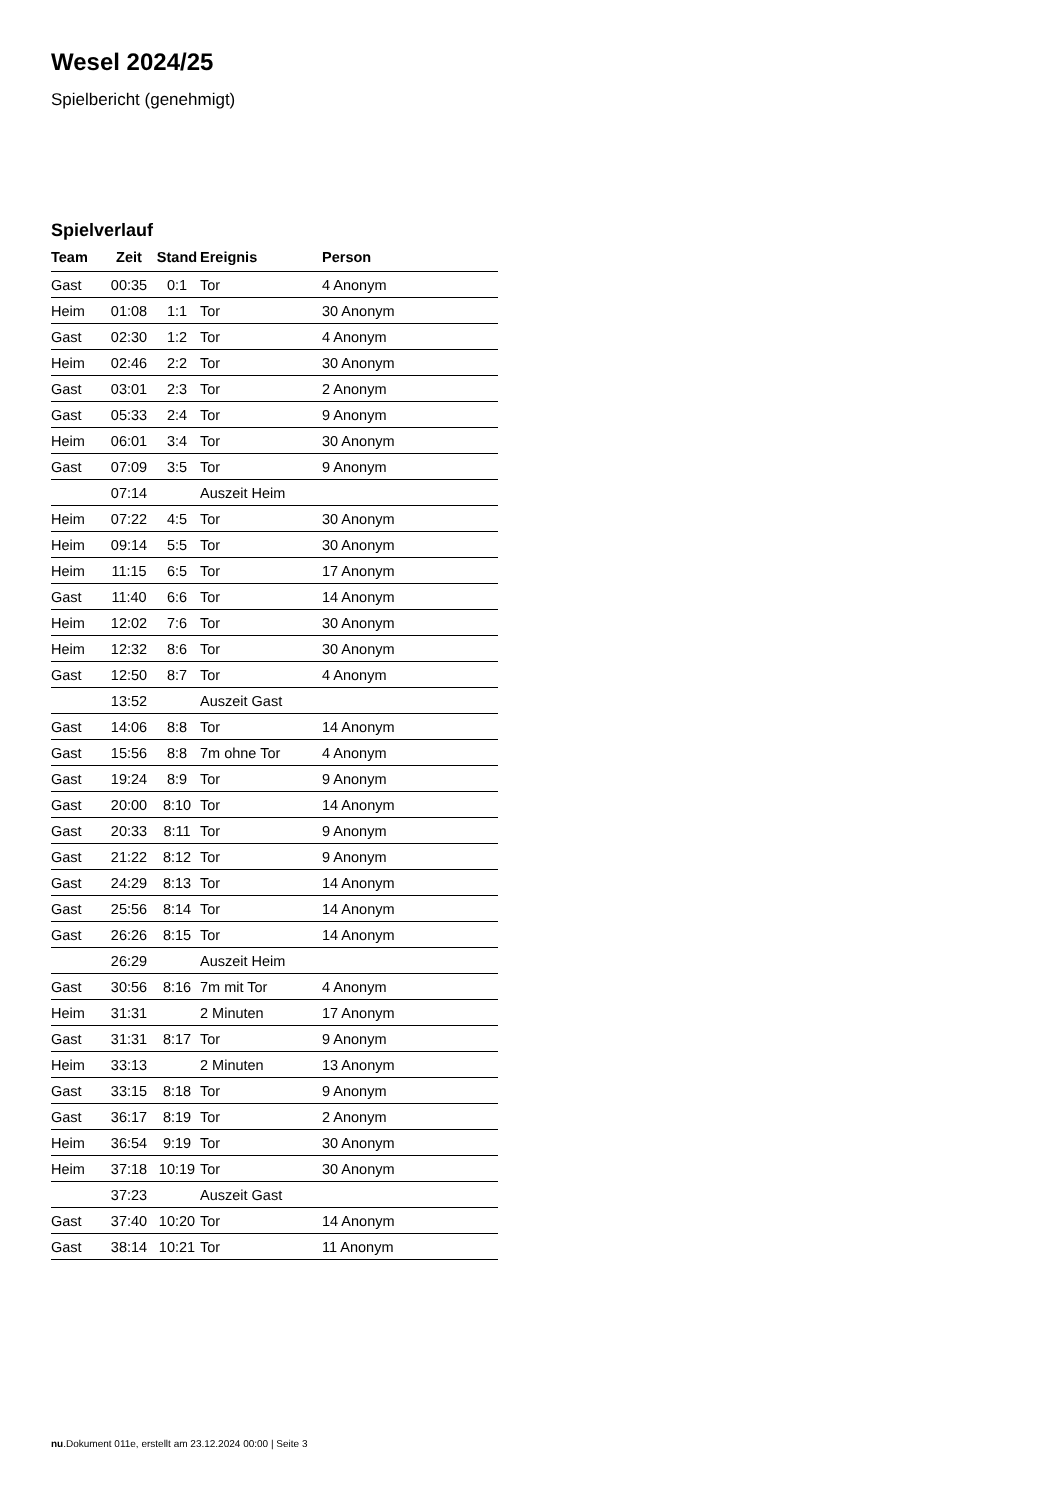Wesel 2024/25
Spielbericht (genehmigt)
Spielverlauf
| Team | Zeit | Stand | Ereignis | Person |
| --- | --- | --- | --- | --- |
| Gast | 00:35 | 0:1 | Tor | 4 Anonym |
| Heim | 01:08 | 1:1 | Tor | 30 Anonym |
| Gast | 02:30 | 1:2 | Tor | 4 Anonym |
| Heim | 02:46 | 2:2 | Tor | 30 Anonym |
| Gast | 03:01 | 2:3 | Tor | 2 Anonym |
| Gast | 05:33 | 2:4 | Tor | 9 Anonym |
| Heim | 06:01 | 3:4 | Tor | 30 Anonym |
| Gast | 07:09 | 3:5 | Tor | 9 Anonym |
| | 07:14 | | Auszeit Heim | |
| Heim | 07:22 | 4:5 | Tor | 30 Anonym |
| Heim | 09:14 | 5:5 | Tor | 30 Anonym |
| Heim | 11:15 | 6:5 | Tor | 17 Anonym |
| Gast | 11:40 | 6:6 | Tor | 14 Anonym |
| Heim | 12:02 | 7:6 | Tor | 30 Anonym |
| Heim | 12:32 | 8:6 | Tor | 30 Anonym |
| Gast | 12:50 | 8:7 | Tor | 4 Anonym |
| | 13:52 | | Auszeit Gast | |
| Gast | 14:06 | 8:8 | Tor | 14 Anonym |
| Gast | 15:56 | 8:8 | 7m ohne Tor | 4 Anonym |
| Gast | 19:24 | 8:9 | Tor | 9 Anonym |
| Gast | 20:00 | 8:10 | Tor | 14 Anonym |
| Gast | 20:33 | 8:11 | Tor | 9 Anonym |
| Gast | 21:22 | 8:12 | Tor | 9 Anonym |
| Gast | 24:29 | 8:13 | Tor | 14 Anonym |
| Gast | 25:56 | 8:14 | Tor | 14 Anonym |
| Gast | 26:26 | 8:15 | Tor | 14 Anonym |
| | 26:29 | | Auszeit Heim | |
| Gast | 30:56 | 8:16 | 7m mit Tor | 4 Anonym |
| Heim | 31:31 | | 2 Minuten | 17 Anonym |
| Gast | 31:31 | 8:17 | Tor | 9 Anonym |
| Heim | 33:13 | | 2 Minuten | 13 Anonym |
| Gast | 33:15 | 8:18 | Tor | 9 Anonym |
| Gast | 36:17 | 8:19 | Tor | 2 Anonym |
| Heim | 36:54 | 9:19 | Tor | 30 Anonym |
| Heim | 37:18 | 10:19 | Tor | 30 Anonym |
| | 37:23 | | Auszeit Gast | |
| Gast | 37:40 | 10:20 | Tor | 14 Anonym |
| Gast | 38:14 | 10:21 | Tor | 11 Anonym |
nu.Dokument 011e, erstellt am 23.12.2024 00:00 | Seite 3